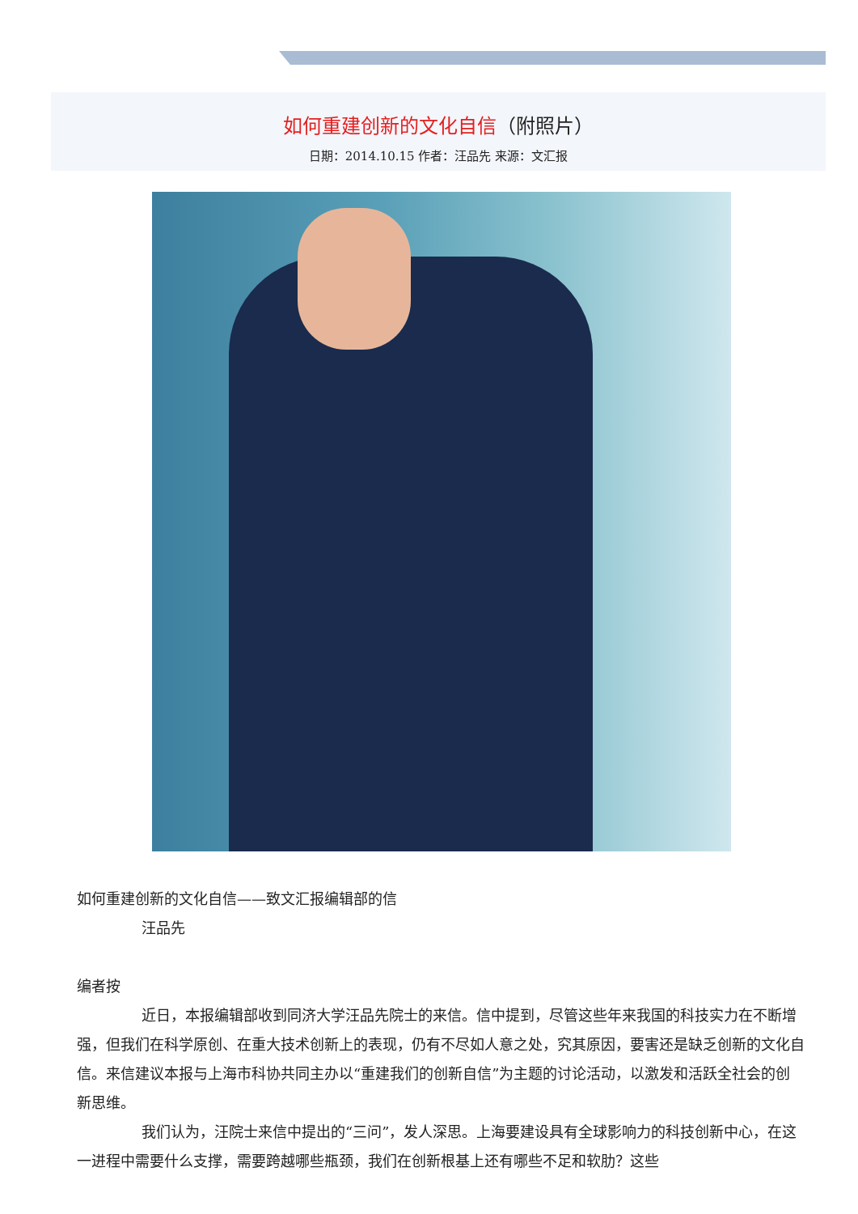如何重建创新的文化自信（附照片）
日期：2014.10.15 作者：汪品先 来源：文汇报
如何重建创新的文化自信——致文汇报编辑部的信
汪品先
编者按
近日，本报编辑部收到同济大学汪品先院士的来信。信中提到，尽管这些年来我国的科技实力在不断增强，但我们在科学原创、在重大技术创新上的表现，仍有不尽如人意之处，究其原因，要害还是缺乏创新的文化自信。来信建议本报与上海市科协共同主办以“重建我们的创新自信”为主题的讨论活动，以激发和活跃全社会的创新思维。
我们认为，汪院士来信中提出的“三问”，发人深思。上海要建设具有全球影响力的科技创新中心，在这一进程中需要什么支撑，需要跨越哪些瓶颈，我们在创新根基上还有哪些不足和软肋？这些